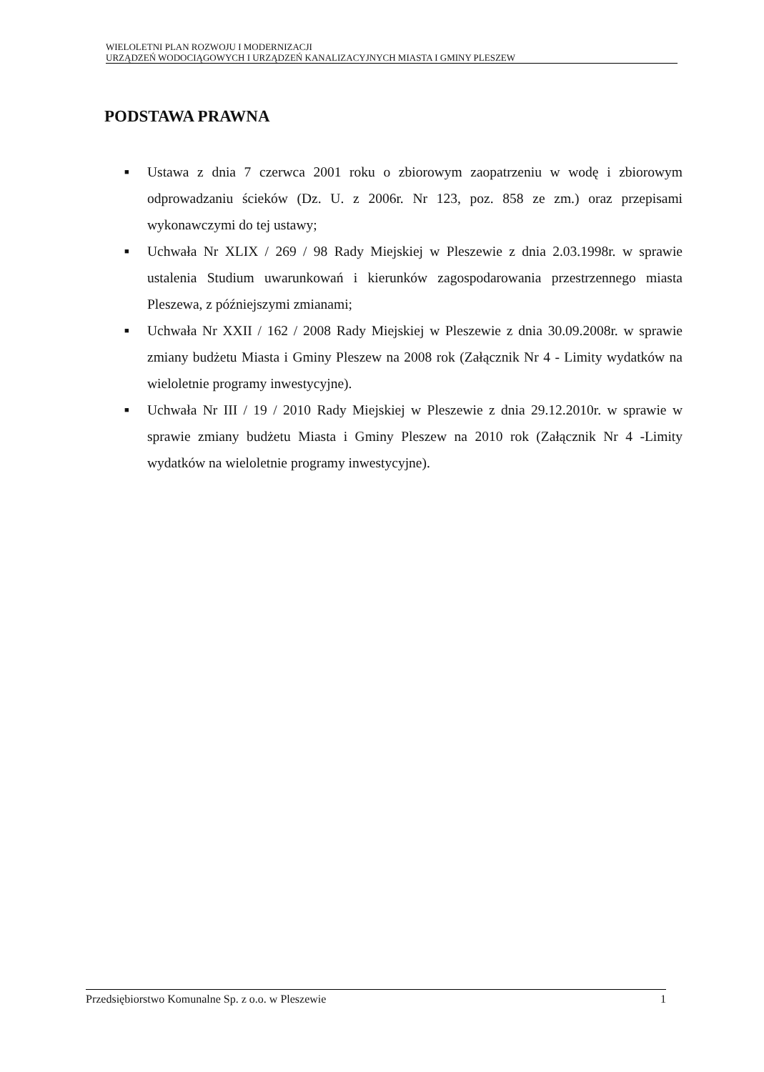WIELOLETNI PLAN ROZWOJU I MODERNIZACJI
URZĄDZEŃ WODOCIĄGOWYCH I URZĄDZEŃ KANALIZACYJNYCH MIASTA I GMINY PLESZEW
PODSTAWA PRAWNA
■ Ustawa z dnia 7 czerwca 2001 roku o zbiorowym zaopatrzeniu w wodę i zbiorowym odprowadzaniu ścieków (Dz. U. z 2006r. Nr 123, poz. 858 ze zm.) oraz przepisami wykonawczymi do tej ustawy;
■ Uchwała Nr XLIX / 269 / 98 Rady Miejskiej w Pleszewie z dnia 2.03.1998r. w sprawie ustalenia Studium uwarunkowań i kierunków zagospodarowania przestrzennego miasta Pleszewa, z późniejszymi zmianami;
■ Uchwała Nr XXII / 162 / 2008 Rady Miejskiej w Pleszewie z dnia 30.09.2008r. w sprawie zmiany budżetu Miasta i Gminy Pleszew na 2008 rok (Załącznik Nr 4 - Limity wydatków na wieloletnie programy inwestycyjne).
■ Uchwała Nr III / 19 / 2010 Rady Miejskiej w Pleszewie z dnia 29.12.2010r. w sprawie w sprawie zmiany budżetu Miasta i Gminy Pleszew na 2010 rok (Załącznik Nr 4 -Limity wydatków na wieloletnie programy inwestycyjne).
Przedsiębiorstwo Komunalne Sp. z o.o. w Pleszewie 1